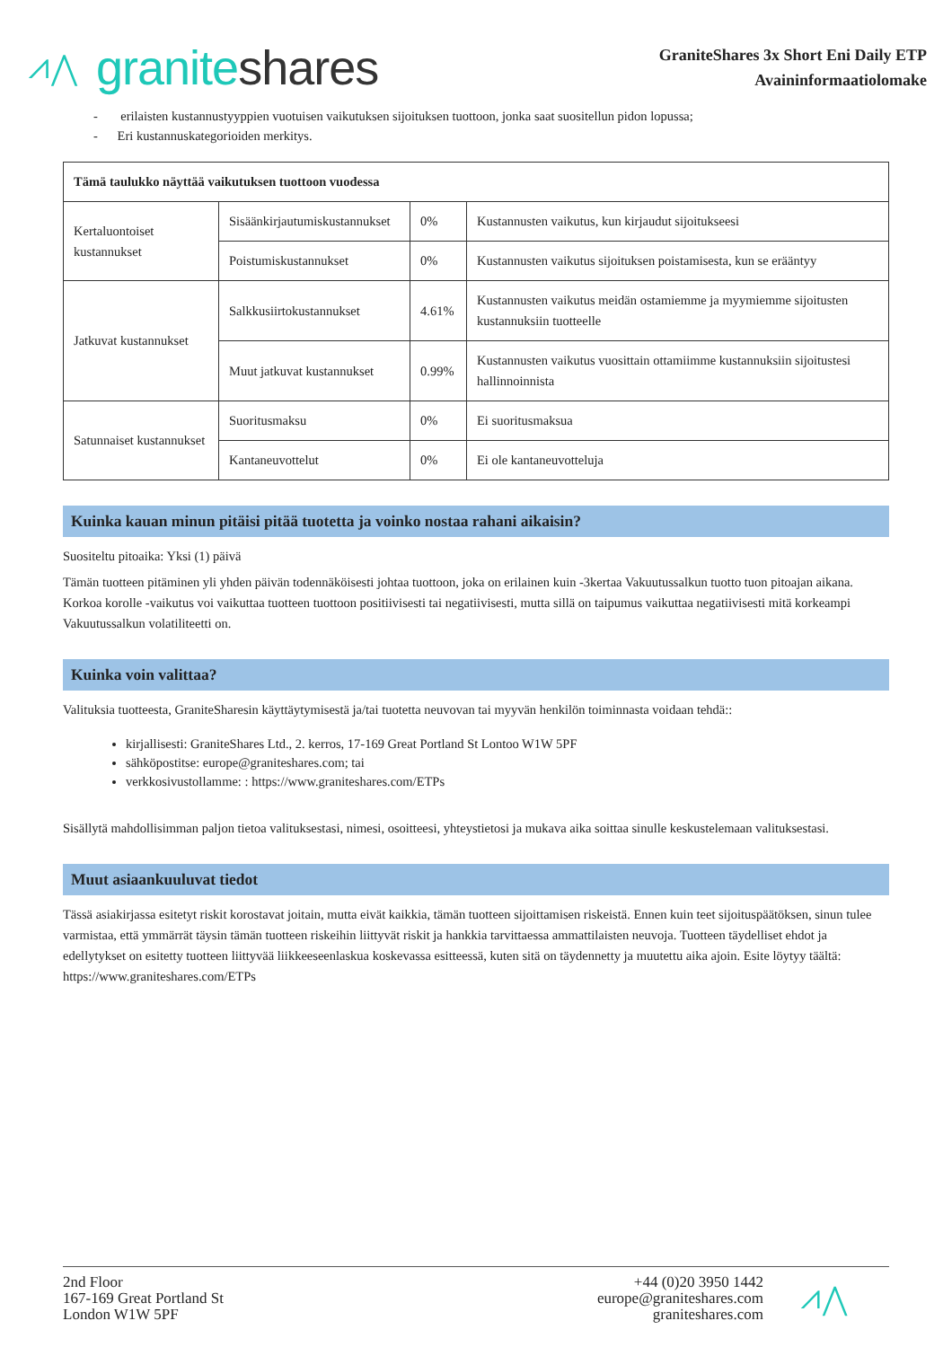⩘⋀ granite shares
GraniteShares 3x Short Eni Daily ETP
Avaininformaatiolomake
- erilaisten kustannustyyppien vuotuisen vaikutuksen sijoituksen tuottoon, jonka saat suositellun pidon lopussa;
- Eri kustannuskategorioiden merkitys.
| Tämä taulukko näyttää vaikutuksen tuottoon vuodessa | | | |
| Kertaluontoiset kustannukset | Sisäänkirjautumiskustannukset | 0% | Kustannusten vaikutus, kun kirjaudut sijoitukseesi |
| | Poistumiskustannukset | 0% | Kustannusten vaikutus sijoituksen poistamisesta, kun se erääntyy |
| Jatkuvat kustannukset | Salkkusiirtokustannukset | 4.61% | Kustannusten vaikutus meidän ostamiemme ja myymiemme sijoitusten kustannuksiin tuotteelle |
| | Muut jatkuvat kustannukset | 0.99% | Kustannusten vaikutus vuosittain ottamiimme kustannuksiin sijoitustesi hallinnoinnista |
| Satunnaiset kustannukset | Suoritusmaksu | 0% | Ei suoritusmaksua |
| | Kantaneuvottelut | 0% | Ei ole kantaneuvotteluja |
Kuinka kauan minun pitäisi pitää tuotetta ja voinko nostaa rahani aikaisin?
Suositeltu pitoaika: Yksi (1) päivä
Tämän tuotteen pitäminen yli yhden päivän todennäköisesti johtaa tuottoon, joka on erilainen kuin -3kertaa Vakuutussalkun tuotto tuon pitoajan aikana. Korkoa korolle -vaikutus voi vaikuttaa tuotteen tuottoon positiivisesti tai negatiivisesti, mutta sillä on taipumus vaikuttaa negatiivisesti mitä korkeampi Vakuutussalkun volatiliteetti on.
Kuinka voin valittaa?
Valituksia tuotteesta, GraniteSharesin käyttäytymisestä ja/tai tuotetta neuvovan tai myyvän henkilön toiminnasta voidaan tehdä::
kirjallisesti: GraniteShares Ltd., 2. kerros, 17-169 Great Portland St Lontoo W1W 5PF
sähköpostitse: europe@graniteshares.com; tai
verkkosivustollamme: : https://www.graniteshares.com/ETPs
Sisällytä mahdollisimman paljon tietoa valituksestasi, nimesi, osoitteesi, yhteystietosi ja mukava aika soittaa sinulle keskustelemaan valituksestasi.
Muut asiaankuuluvat tiedot
Tässä asiakirjassa esitetyt riskit korostavat joitain, mutta eivät kaikkia, tämän tuotteen sijoittamisen riskeistä. Ennen kuin teet sijoituspäätöksen, sinun tulee varmistaa, että ymmärrät täysin tämän tuotteen riskeihin liittyvät riskit ja hankkia tarvittaessa ammattilaisten neuvoja. Tuotteen täydelliset ehdot ja edellytykset on esitetty tuotteen liittyvää liikkeeseenlaskua koskevassa esitteessä, kuten sitä on täydennetty ja muutettu aika ajoin. Esite löytyy täältä: https://www.graniteshares.com/ETPs
2nd Floor
167-169 Great Portland St
London W1W 5PF
+44 (0)20 3950 1442
europe@graniteshares.com
graniteshares.com
⩘⋀